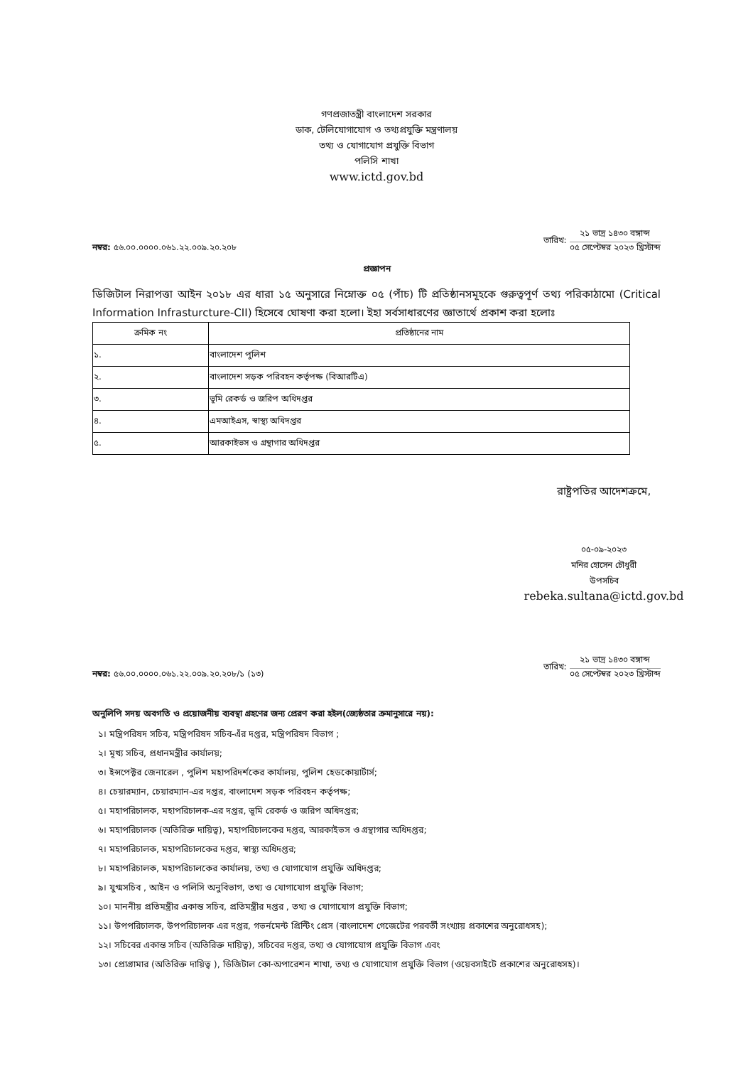গণপ্রজাতন্ত্রী বাংলাদেশ সরকার
ডাক, টেলিযোগাযোগ ও তথ্যপ্রযুক্তি মন্ত্রণালয়
তথ্য ও যোগাযোগ প্রযুক্তি বিভাগ
পলিসি শাখা
www.ictd.gov.bd
নম্বর: ৫৬.০০.০০০০.০৬১.২২.০০৯.২০.২০৮
তারিখ:
২১ ভাদ্র ১৪৩০ বঙ্গাব্দ
০৫ সেপ্টেম্বর ২০২৩ খ্রিস্টাব্দ
প্রজ্ঞাপন
ডিজিটাল নিরাপত্তা আইন ২০১৮ এর ধারা ১৫ অনুসারে নিম্নোক্ত ০৫ (পাঁচ) টি প্রতিষ্ঠানসমূহকে গুরুত্বপূর্ণ তথ্য পরিকাঠামো (Critical Information Infrasturcture-CII) হিসেবে ঘোষণা করা হলো। ইহা সর্বসাধারণের জ্ঞাতার্থে প্রকাশ করা হলোঃ
| ক্রমিক নং | প্রতিষ্ঠানের নাম |
| --- | --- |
| ১. | বাংলাদেশ পুলিশ |
| ২. | বাংলাদেশ সড়ক পরিবহন কর্তৃপক্ষ (বিআরটিএ) |
| ৩. | ভূমি রেকর্ড ও জরিপ অধিদপ্তর |
| ৪. | এমআইএস, স্বাস্থ্য অধিদপ্তর |
| ৫. | আরকাইভস ও গ্রন্থাগার অধিদপ্তর |
রাষ্ট্রপতির আদেশক্রমে,
০৫-০৯-২০২৩
মনির হোসেন চৌধুরী
উপসচিব
rebeka.sultana@ictd.gov.bd
নম্বর: ৫৬.০০.০০০০.০৬১.২২.০০৯.২০.২০৮/১ (১৩)
তারিখ:
২১ ভাদ্র ১৪৩০ বঙ্গাব্দ
০৫ সেপ্টেম্বর ২০২৩ খ্রিস্টাব্দ
অনুলিপি সদয় অবগতি ও প্রয়োজনীয় ব্যবস্থা গ্রহণের জন্য প্রেরণ করা হইল(জ্যেষ্ঠতার ক্রমানুসারে নয়):
১। মন্ত্রিপরিষদ সচিব, মন্ত্রিপরিষদ সচিব-এঁর দপ্তর, মন্ত্রিপরিষদ বিভাগ ;
২। মূখ্য সচিব, প্রধানমন্ত্রীর কার্যালয়;
৩। ইন্সপেক্টর জেনারেল , পুলিশ মহাপরিদর্শকের কার্যালয়, পুলিশ হেডকোয়ার্টার্স;
৪। চেয়ারম্যান, চেয়ারম্যান-এর দপ্তর, বাংলাদেশ সড়ক পরিবহন কর্তৃপক্ষ;
৫। মহাপরিচালক, মহাপরিচালক-এর দপ্তর, ভূমি রেকর্ড ও জরিপ অধিদপ্তর;
৬। মহাপরিচালক (অতিরিক্ত দায়িত্ব), মহাপরিচালকের দপ্তর, আরকাইভস ও গ্রন্থাগার অধিদপ্তর;
৭। মহাপরিচালক, মহাপরিচালকের দপ্তর, স্বাস্থ্য অধিদপ্তর;
৮। মহাপরিচালক, মহাপরিচালকের কার্যালয়, তথ্য ও যোগাযোগ প্রযুক্তি অধিদপ্তর;
৯। যুগ্মসচিব , আইন ও পলিসি অনুবিভাগ, তথ্য ও যোগাযোগ প্রযুক্তি বিভাগ;
১০। মাননীয় প্রতিমন্ত্রীর একান্ত সচিব, প্রতিমন্ত্রীর দপ্তর , তথ্য ও যোগাযোগ প্রযুক্তি বিভাগ;
১১। উপপরিচালক, উপপরিচালক এর দপ্তর, গভর্নমেন্ট প্রিন্টিং প্রেস (বাংলাদেশ গেজেটের পরবর্তী সংখ্যায় প্রকাশের অনুরোধসহ);
১২। সচিবের একান্ত সচিব (অতিরিক্ত দায়িত্ব), সচিবের দপ্তর, তথ্য ও যোগাযোগ প্রযুক্তি বিভাগ এবং
১৩। প্রোগ্রামার (অতিরিক্ত দায়িত্ব ), ডিজিটাল কো-অপারেশন শাখা, তথ্য ও যোগাযোগ প্রযুক্তি বিভাগ (ওয়েবসাইটে প্রকাশের অনুরোধসহ)।